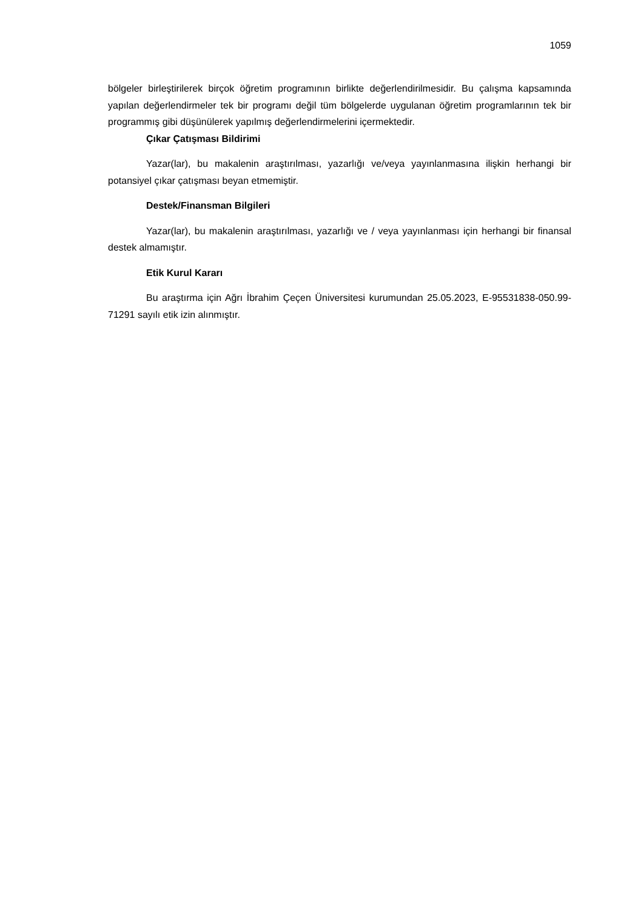1059
bölgeler birleştirilerek birçok öğretim programının birlikte değerlendirilmesidir. Bu çalışma kapsamında yapılan değerlendirmeler tek bir programı değil tüm bölgelerde uygulanan öğretim programlarının tek bir programmış gibi düşünülerek yapılmış değerlendirmelerini içermektedir.
Çıkar Çatışması Bildirimi
Yazar(lar), bu makalenin araştırılması, yazarlığı ve/veya yayınlanmasına ilişkin herhangi bir potansiyel çıkar çatışması beyan etmemiştir.
Destek/Finansman Bilgileri
Yazar(lar), bu makalenin araştırılması, yazarlığı ve / veya yayınlanması için herhangi bir finansal destek almamıştır.
Etik Kurul Kararı
Bu araştırma için Ağrı İbrahim Çeçen Üniversitesi kurumundan 25.05.2023, E-95531838-050.99-71291 sayılı etik izin alınmıştır.